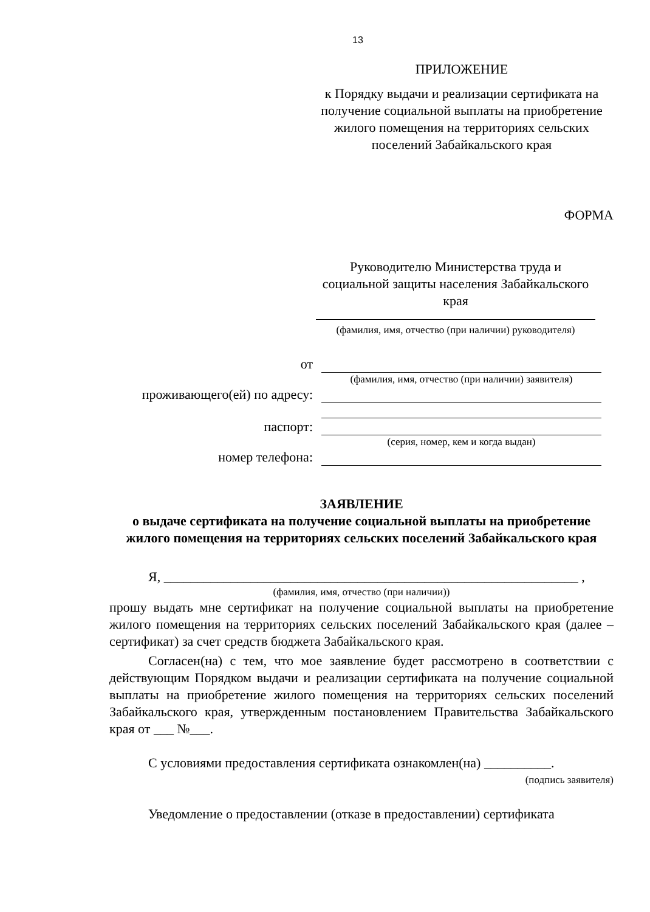13
ПРИЛОЖЕНИЕ
к Порядку выдачи и реализации сертификата на получение социальной выплаты на приобретение жилого помещения на территориях сельских поселений Забайкальского края
ФОРМА
Руководителю Министерства труда и социальной защиты населения Забайкальского края
(фамилия, имя, отчество (при наличии) руководителя)
от
(фамилия, имя, отчество (при наличии) заявителя)
проживающего(ей) по адресу:
паспорт:
(серия, номер, кем и когда выдан)
номер телефона:
ЗАЯВЛЕНИЕ
о выдаче сертификата на получение социальной выплаты на приобретение жилого помещения на территориях сельских поселений Забайкальского края
Я, ______________________________________________________________ ,
(фамилия, имя, отчество (при наличии))
прошу выдать мне сертификат на получение социальной выплаты на приобретение жилого помещения на территориях сельских поселений Забайкальского края (далее – сертификат) за счет средств бюджета Забайкальского края.
Согласен(на) с тем, что мое заявление будет рассмотрено в соответствии с действующим Порядком выдачи и реализации сертификата на получение социальной выплаты на приобретение жилого помещения на территориях сельских поселений Забайкальского края, утвержденным постановлением Правительства Забайкальского края от ___ №___.
С условиями предоставления сертификата ознакомлен(на) __________.
(подпись заявителя)
Уведомление о предоставлении (отказе в предоставлении) сертификата